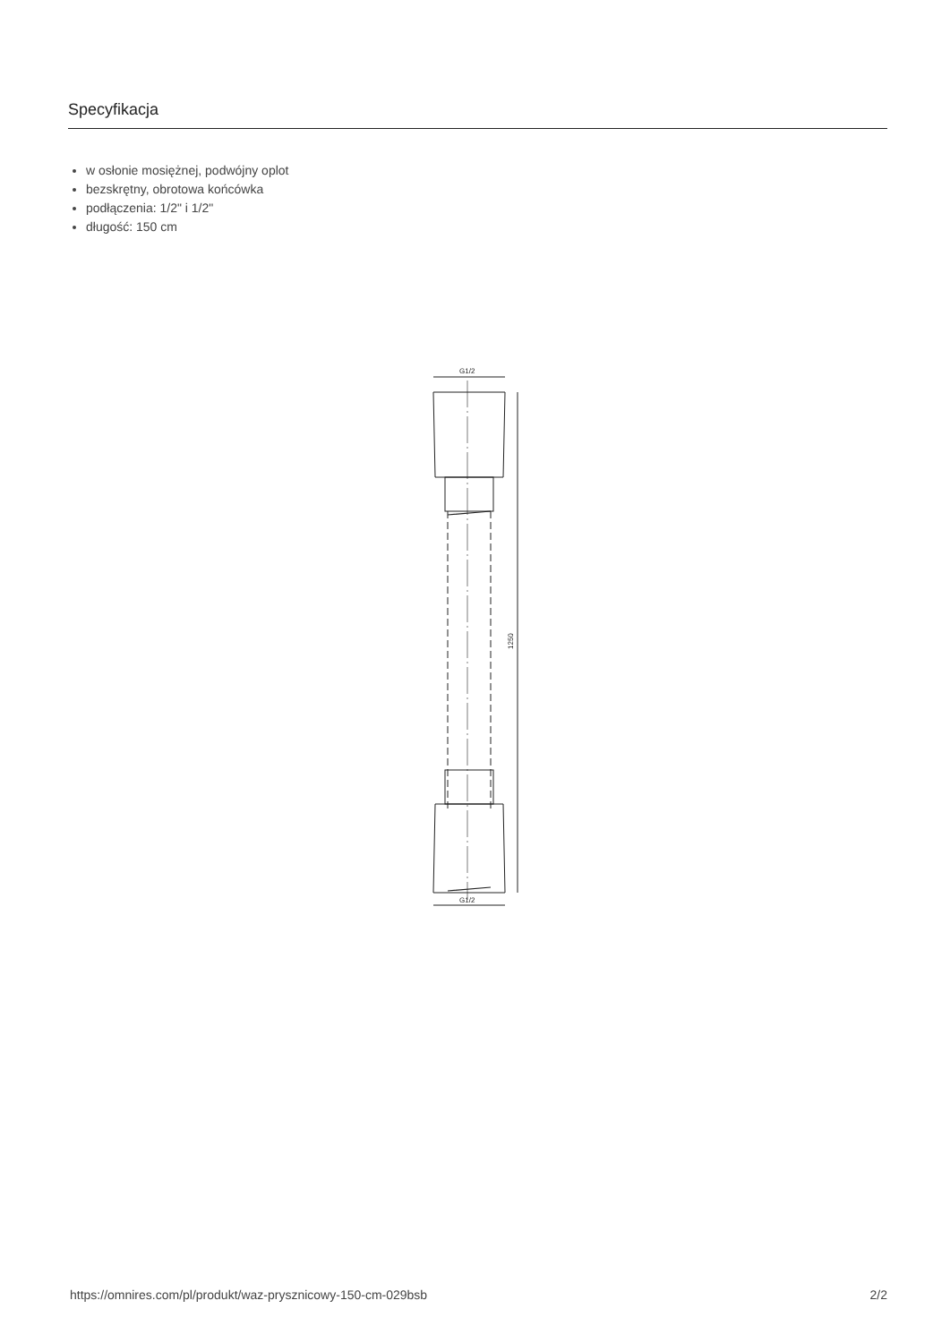Specyfikacja
w osłonie mosiężnej, podwójny oplot
bezskrętny, obrotowa końcówka
podłączenia: 1/2" i 1/2"
długość: 150 cm
G1/2
1250
G1/2
https://omnires.com/pl/produkt/waz-prysznicowy-150-cm-029bsb 2/2